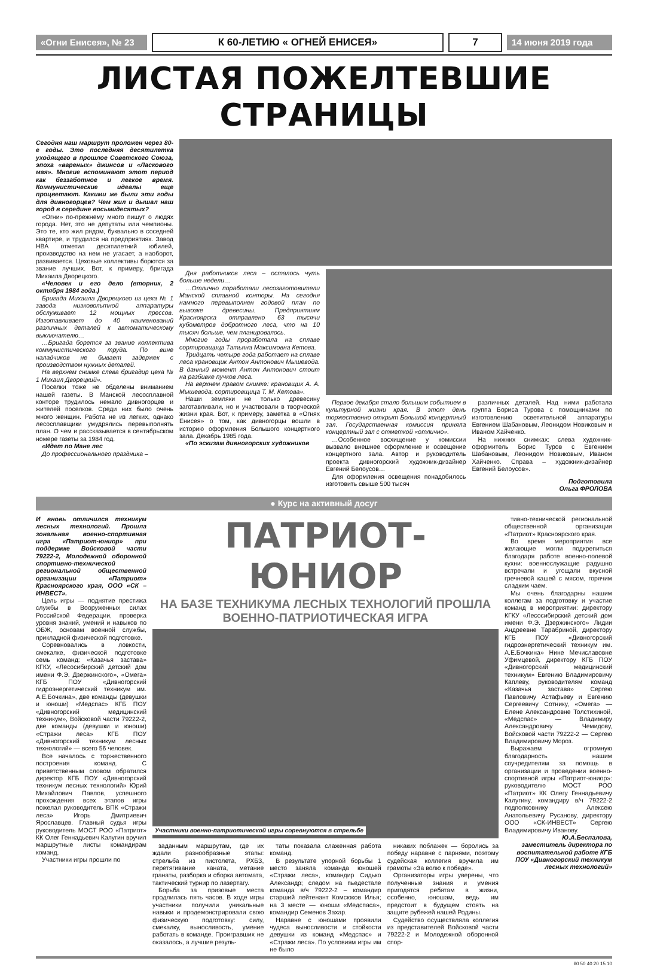«Огни Енисея», № 23
К 60-ЛЕТИЮ « ОГНЕЙ ЕНИСЕЯ» 7 14 июня 2019 года
ЛИСТАЯ ПОЖЕЛТЕВШИЕ СТРАНИЦЫ
Сегодня наш маршрут проложен через 80-е годы. Это последняя десятилетка уходящего в прошлое Советского Союза, эпоха «вареных» джинсов и «Ласкового мая». Многие вспоминают этот период как беззаботное и легкое время. Коммунистические идеалы еще процветают. Какими же были эти годы для дивногорцев? Чем жил и дышал наш город в середине восьмидесятых?
«Огни» по-прежнему много пишут о людях города. Нет, это не депутаты или чемпионы. Это те, кто жил рядом, буквально в соседней квартире, и трудился на предприятиях. Завод НВА отметил десятилетний юбилей, производство на нем не угасает, а наоборот, развивается. Цеховые коллективы борются за звание лучших. Вот, к примеру, бригада Михаила Дворецкого.
«Человек и его дело (вторник, 2 октября 1984 года.)
Бригада Михаила Дворецкого из цеха № 1 завода низковольтной аппаратуры обслуживает 12 мощных прессов. Изготавливает до 40 наименований различных деталей к автоматическому выключателю…
…Бригада борется за звание коллектива коммунистического труда. По вине наладчиков не бывает задержек с производством нужных деталей.
На верхнем снимке слева бригадир цеха № 1 Михаил Дворецкий».
Поселки тоже не обделены вниманием нашей газеты. В Манской лесосплавной конторе трудилось немало дивногорцев и жителей поселков. Среди них было очень много женщин. Работа не из легких, однако лесосплавщики умудрялись перевыполнять план. О чем и рассказывается в сентябрьском номере газеты за 1984 год.
«Идет по Мане лес
До профессионального праздника –
Дня работников леса – осталось чуть больше недели…
…Отлично поработали лесозаготовители Манской сплавной конторы. На сегодня намного перевыполнен годовой план по вывозке древесины. Предприятиям Красноярска отправлено 63 тысячи кубометров добротного леса, что на 10 тысяч больше, чем планировалось.
Многие годы проработала на сплаве сортировщица Татьяна Максимовна Кетова.
Тридцать четыре года работает на сплаве леса крановщик Антон Антонович Мышевода. В данный момент Антон Антонович стоит на разбивке пучков леса.
На верхнем правом снимке: крановщик А. А. Мышевода, сортировщица Т. М. Кетова».
Наши земляки не только древесину заготавливали, но и участвовали в творческой жизни края. Вот, к примеру, заметка в «Огнях Енисея» о том, как дивногорцы вошли в историю оформления Большого концертного зала. Декабрь 1985 года.
«По эскизам дивногорских художников
Первое декабря стало большим событием в культурной жизни края. В этот день торжественно открыт Большой концертный зал. Государственная комиссия приняла концертный зал с отметкой «отлично».
…Особенное восхищение у комиссии вызвало внешнее оформление и освещение концертного зала. Автор и руководитель проекта дивногорский художник-дизайнер Евгений Белоусов…
Для оформления освещения понадобилось изготовить свыше 500 тысяч
различных деталей. Над ними работала группа Бориса Турова с помощниками по изготовлению осветительной аппаратуры Евгением Шабановым, Леонидом Новиковым и Иваном Хайченко.
На нижних снимках: слева художник-оформитель Борис Туров с Евгением Шабановым, Леонидом Новиковым, Иваном Хайченко. Справа – художник-дизайнер Евгений Белоусов».
Подготовила
Ольга ФРОЛОВА
● Курс на активный досуг
И вновь отличился техникум лесных технологий. Прошла зональная военно-спортивная игра «Патриот-юниор» при поддержке Войсковой части 79222-2, Молодежной оборонной спортивно-технической региональной общественной организации «Патриот» Красноярского края, ООО «СК – ИНВЕСТ».
Цель игры — поднятие престижа службы в Вооруженных силах Российской Федерации, проверка уровня знаний, умений и навыков по ОБЖ, основам военной службы, прикладной физической подготовке.
Соревновались в ловкости, смекалке, физической подготовке семь команд: «Казачья застава» КГКУ, «Лесосибирский детский дом имени Ф.Э. Дзержинского», «Омега» КГБ ПОУ «Дивногорский гидроэнергетический техникум им. А.Е.Бочкина», две команды (девушки и юноши) «Медспас» КГБ ПОУ «Дивногорский медицинский техникум», Войсковой части 79222-2, две команды (девушки и юноши) «Стражи леса» КГБ ПОУ «Дивногорский техникум лесных технологий» — всего 56 человек.
Все началось с торжественного построения команд. С приветственным словом обратился директор КГБ ПОУ «Дивногорский техникум лесных технологий» Юрий Михайлович Павлов, успешного прохождения всех этапов игры пожелал руководитель ВПК «Стражи леса» Игорь Дмитриевич Ярославцев. Главный судья игры руководитель МОСТ РОО «Патриот» КК Олег Геннадьевич Калугин вручил маршрутные листы командирам команд.
Участники игры прошли по
ПАТРИОТ-ЮНИОР
НА БАЗЕ ТЕХНИКУМА ЛЕСНЫХ ТЕХНОЛОГИЙ ПРОШЛА ВОЕННО-ПАТРИОТИЧЕСКАЯ ИГРА
Участники военно-патриотической игры соревнуются в стрельбе
заданным маршрутам, где их ждали разнообразные этапы: стрельба из пистолета, РХБЗ, перетягивание каната, метание гранаты, разборка и сборка автомата, тактический турнир по лазертагу.
Борьба за призовые места продлилась пять часов. В ходе игры участники получили уникальные навыки и продемонстрировали свою физическую подготовку: силу, смекалку, выносливость, умение работать в команде. Проигравших не оказалось, а лучшие резуль-
таты показала слаженная работа команд.
В результате упорной борьбы 1 место заняла команда юношей «Стражи леса», командир Сидько Александр; следом на пьедестале команда в/ч 79222-2 – командир старший лейтенант Комсюков Илья; на 3 месте — юноши «Медспаса», командир Семенов Захар.
Наравне с юношами проявили чудеса выносливости и стойкости девушки из команд «Медспас» и «Стражи леса». По условиям игры им не было
никаких поблажек — боролись за победу наравне с парнями, поэтому судейская коллегия вручила им грамоты «За волю к победе».
Организаторы игры уверены, что полученные знания и умения пригодятся ребятам в жизни, особенно, юношам, ведь им предстоит в будущем стоять на защите рубежей нашей Родины.
Судейство осуществляла коллегия из представителей Войсковой части 79222-2 и Молодежной оборонной спор-
тивно-технической региональной общественной организации «Патриот» Красноярского края.
Во время мероприятия все желающие могли подкрепиться благодаря работе военно-полевой кухни: военнослужащие радушно встречали и угощали вкусной гречневой кашей с мясом, горячим сладким чаем.
Мы очень благодарны нашим коллегам за подготовку и участие команд в мероприятии: директору КГКУ «Лесосибирский детский дом имени Ф.Э. Дзержинского» Лидии Андреевне Тарабриной, директору КГБ ПОУ «Дивногорский гидроэнергетический техникум им. А.Е.Бочкина» Нине Мечиславовне Уфимцевой, директору КГБ ПОУ «Дивногорский медицинский техникум» Евгению Владимировичу Каплеву, руководителям команд «Казачья застава» Сергею Павловичу Астафьеву и Евгению Сергеевичу Сотнику, «Омега» — Елене Александровне Толстихиной, «Медспас» — Владимиру Александровичу Чемидову, Войсковой части 79222-2 — Сергею Владимировичу Мороз.
Выражаем огромную благодарность нашим соучредителям за помощь в организации и проведении военно-спортивной игры «Патриот-юниор»: руководителю МОСТ РОО «Патриот» КК Олегу Геннадьевичу Калугину, командиру в/ч 79222-2 подполковнику Алексею Анатольевичу Русанову, директору ООО «СК-ИНВЕСТ» Сергею Владимировичу Иванову.
Ю.А.Беспалова,
заместитель директора по воспитательной работе КГБ ПОУ «Дивногорский техникум лесных технологий»
60 50 40 20 15 10